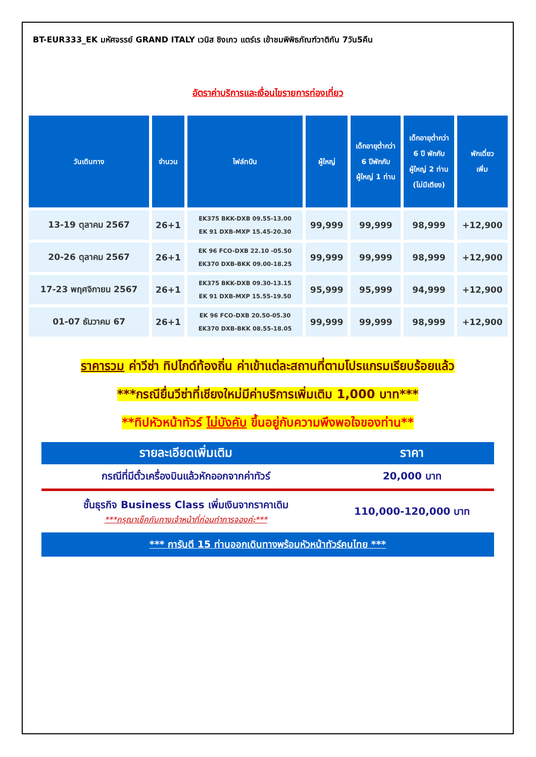BT-EUR333_EK มหัศจรรย์ GRAND ITALY เวนิส ชิงเกว แตร์เร เข้าชมพิพิธภัณฑ์วาติกัน 7วัน5คืน
อัตราค่าบริการและเงื่อนไขรายการท่องเที่ยว
| วันเดินทาง | จำนวน | ไฟล์ทบิน | ผู้ใหญ่ | เด็กอายุต่ำกว่า 6 ปีพักกับ ผู้ใหญ่ 1 ท่าน | เด็กอายุต่ำกว่า 6 ปี พักกับ ผู้ใหญ่ 2 ท่าน (ไม่มีเตียง) | พักเดี่ยว เพิ่ม |
| --- | --- | --- | --- | --- | --- | --- |
| 13-19 ตุลาคม 2567 | 26+1 | EK375 BKK-DXB 09.55-13.00 EK 91 DXB-MXP 15.45-20.30 | 99,999 | 99,999 | 98,999 | +12,900 |
| 20-26 ตุลาคม 2567 | 26+1 | EK 96 FCO-DXB 22.10 -05.50 EK370 DXB-BKK 09.00-18.25 | 99,999 | 99,999 | 98,999 | +12,900 |
| 17-23 พฤศจิกายน 2567 | 26+1 | EK375 BKK-DXB 09.30-13.15 EK 91 DXB-MXP 15.55-19.50 | 95,999 | 95,999 | 94,999 | +12,900 |
| 01-07 ธันวาคม 67 | 26+1 | EK 96 FCO-DXB 20.50-05.30 EK370 DXB-BKK 08.55-18.05 | 99,999 | 99,999 | 98,999 | +12,900 |
ราคารวม ค่าวีซ่า ทิปไกด์ท้องถิ่น ค่าเข้าแต่ละสถานที่ตามโปรแกรมเรียบร้อยแล้ว
***กรณียื่นวีซ่าที่เชียงใหม่มีค่าบริการเพิ่มเติม 1,000 บาท***
**ทิปหัวหน้าทัวร์ ไม่บังคับ ขึ้นอยู่กับความพึงพอใจของท่าน**
| รายละเอียดเพิ่มเติม | ราคา |
| --- | --- |
| กรณีที่มีตั๋วเครื่องบินแล้วหักออกจากค่าทัวร์ | 20,000 บาท |
| ชั้นธุรกิจ Business Class เพิ่มเงินจากราคาเดิม ***กรุณาเช็คกับทางเจ้าหน้าที่ก่อนทำการจองค่ะ*** | 110,000-120,000 บาท |
| *** การันตี 15 ท่านออกเดินทางพร้อมหัวหน้าทัวร์คนไทย *** | |